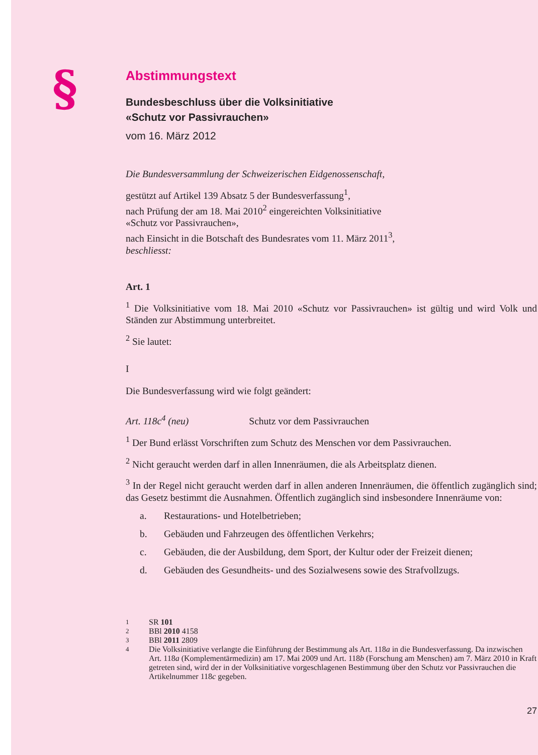§
Abstimmungstext
Bundesbeschluss über die Volksinitiative
«Schutz vor Passivrauchen»
vom 16. März 2012
Die Bundesversammlung der Schweizerischen Eidgenossenschaft,
gestützt auf Artikel 139 Absatz 5 der Bundesverfassung<sup>1</sup>,
nach Prüfung der am 18. Mai 2010<sup>2</sup> eingereichten Volksinitiative
«Schutz vor Passivrauchen»,
nach Einsicht in die Botschaft des Bundesrates vom 11. März 2011<sup>3</sup>,
beschliesst:
Art. 1
<sup>1</sup> Die Volksinitiative vom 18. Mai 2010 «Schutz vor Passivrauchen» ist gültig und wird Volk und Ständen zur Abstimmung unterbreitet.
<sup>2</sup> Sie lautet:
I
Die Bundesverfassung wird wie folgt geändert:
Art. 118c<sup>4</sup> (neu) Schutz vor dem Passivrauchen
<sup>1</sup> Der Bund erlässt Vorschriften zum Schutz des Menschen vor dem Passivrauchen.
<sup>2</sup> Nicht geraucht werden darf in allen Innenräumen, die als Arbeitsplatz dienen.
<sup>3</sup> In der Regel nicht geraucht werden darf in allen anderen Innenräumen, die öffent­lich zugänglich sind; das Gesetz bestimmt die Ausnahmen. Öffentlich zugänglich sind insbesondere Innenräume von:
a. Restaurations- und Hotelbetrieben;
b. Gebäuden und Fahrzeugen des öffentlichen Verkehrs;
c. Gebäuden, die der Ausbildung, dem Sport, der Kultur oder der Freizeit dienen;
d. Gebäuden des Gesundheits- und des Sozialwesens sowie des Strafvollzugs.
1 SR 101
2 BBl 2010 4158
3 BBl 2011 2809
4 Die Volksinitiative verlangte die Einführung der Bestimmung als Art. 118a in die Bun­desverfassung. Da inzwischen Art. 118a (Komplementärmedizin) am 17. Mai 2009 und Art. 118b (Forschung am Menschen) am 7. März 2010 in Kraft getreten sind, wird der in der Volksinitiative vorgeschlagenen Bestimmung über den Schutz vor Passivrauchen die Artikelnummer 118c gegeben.
27